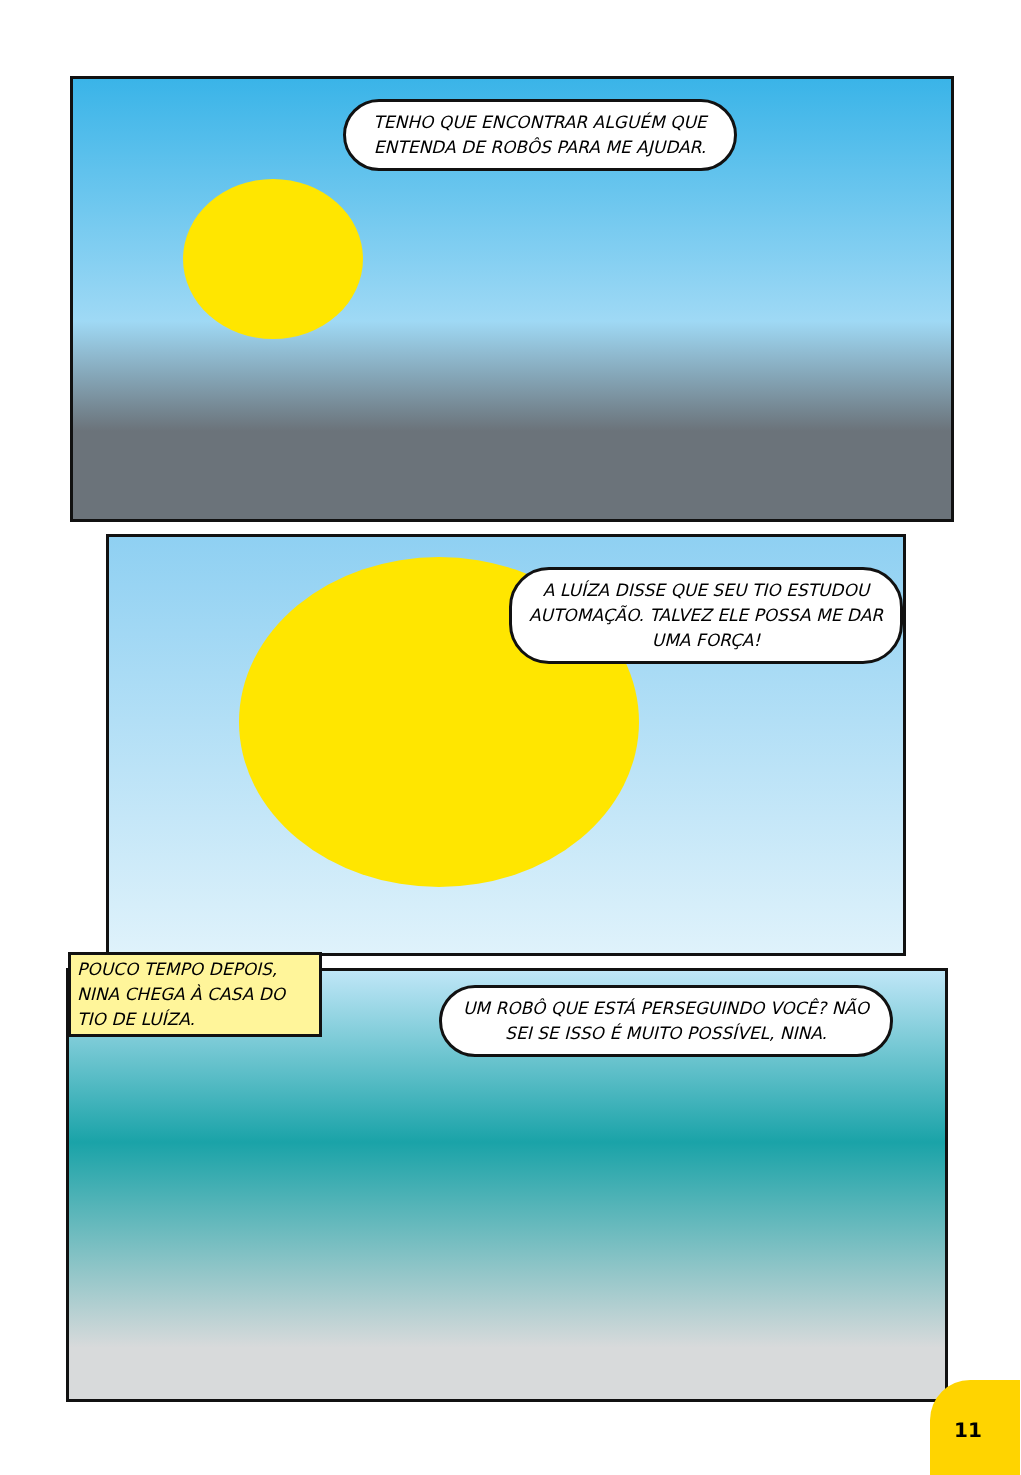TENHO QUE ENCONTRAR ALGUÉM QUE ENTENDA DE ROBÔS PARA ME AJUDAR.
A LUÍZA DISSE QUE SEU TIO ESTUDOU AUTOMAÇÃO. TALVEZ ELE POSSA ME DAR UMA FORÇA!
UM ROBÔ QUE ESTÁ PERSEGUINDO VOCÊ? NÃO SEI SE ISSO É MUITO POSSÍVEL, NINA.
POUCO TEMPO DEPOIS, NINA CHEGA À CASA DO TIO DE LUÍZA.
11